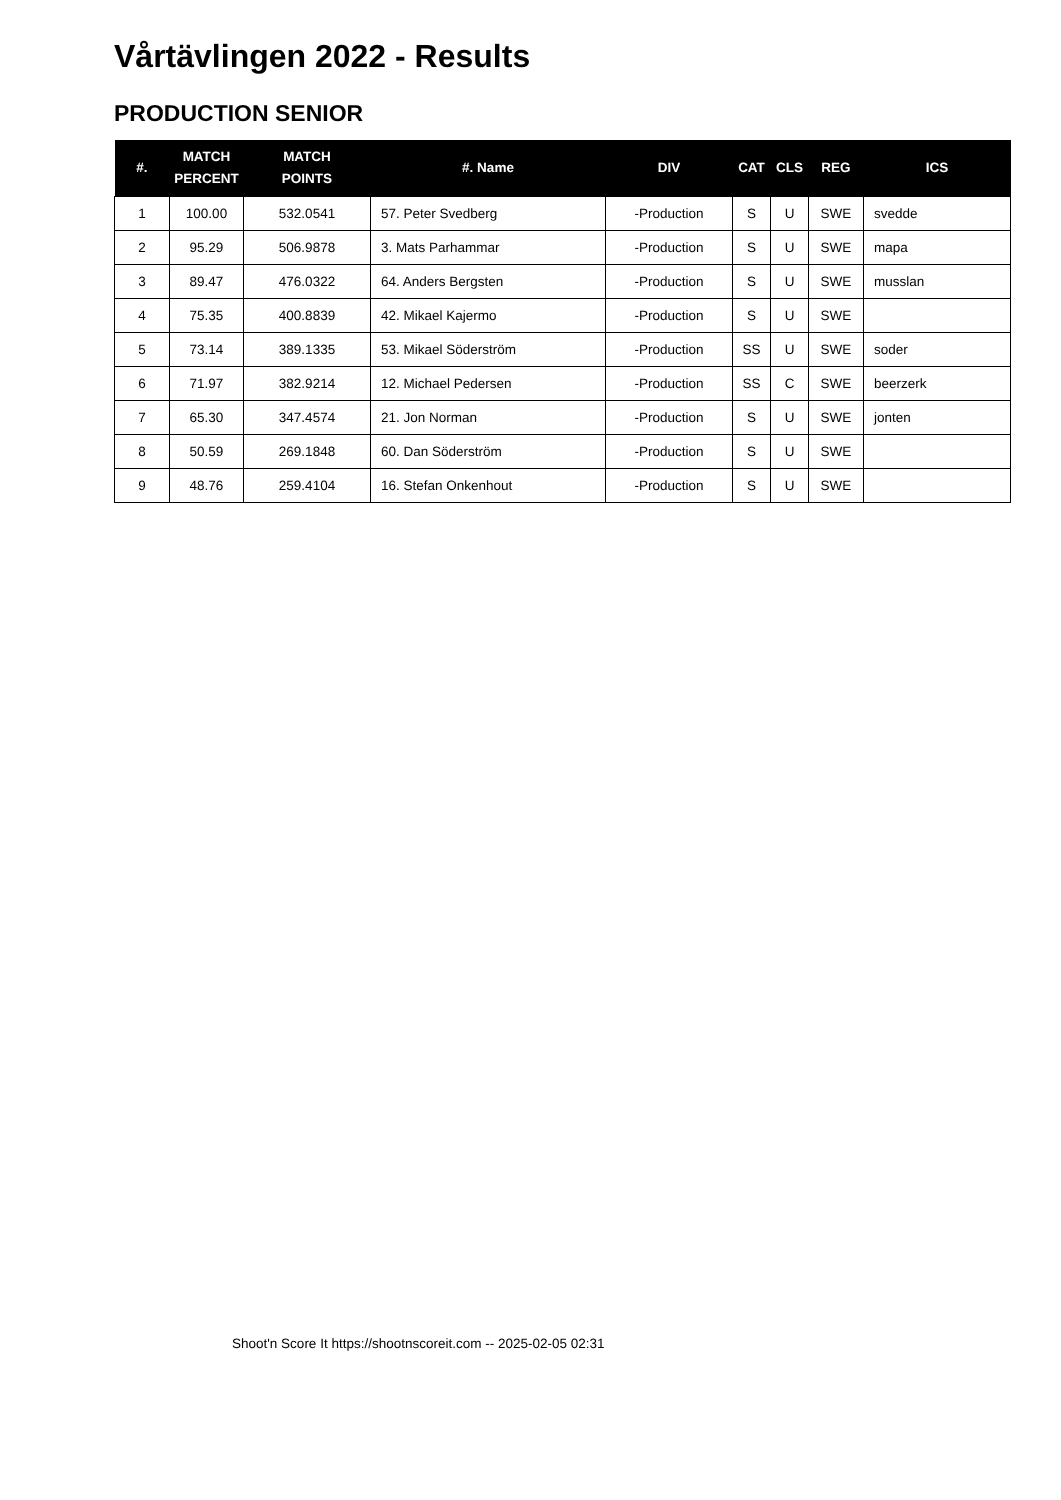Vårtävlingen 2022 - Results
PRODUCTION SENIOR
| #. | MATCH PERCENT | MATCH POINTS | #. Name | DIV | CAT | CLS | REG | ICS |
| --- | --- | --- | --- | --- | --- | --- | --- | --- |
| 1 | 100.00 | 532.0541 | 57. Peter Svedberg | -Production | S | U | SWE | svedde |
| 2 | 95.29 | 506.9878 | 3. Mats Parhammar | -Production | S | U | SWE | mapa |
| 3 | 89.47 | 476.0322 | 64. Anders Bergsten | -Production | S | U | SWE | musslan |
| 4 | 75.35 | 400.8839 | 42. Mikael Kajermo | -Production | S | U | SWE | |
| 5 | 73.14 | 389.1335 | 53. Mikael Söderström | -Production | SS | U | SWE | soder |
| 6 | 71.97 | 382.9214 | 12. Michael Pedersen | -Production | SS | C | SWE | beerzerk |
| 7 | 65.30 | 347.4574 | 21. Jon Norman | -Production | S | U | SWE | jonten |
| 8 | 50.59 | 269.1848 | 60. Dan Söderström | -Production | S | U | SWE | |
| 9 | 48.76 | 259.4104 | 16. Stefan Onkenhout | -Production | S | U | SWE | |
Shoot'n Score It https://shootnscoreit.com -- 2025-02-05 02:31